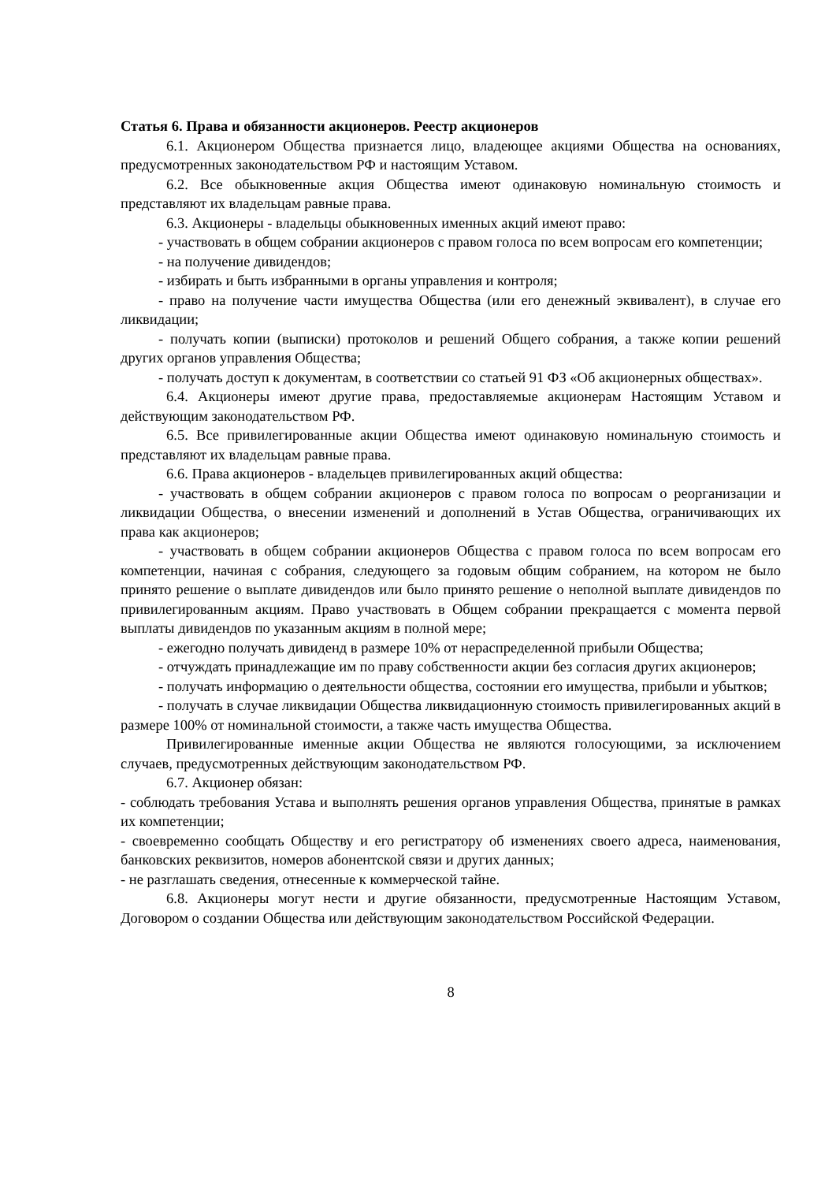Статья 6. Права и обязанности акционеров. Реестр акционеров
6.1. Акционером Общества признается лицо, владеющее акциями Общества на основаниях, предусмотренных законодательством РФ и настоящим Уставом.
6.2. Все обыкновенные акция Общества имеют одинаковую номинальную стоимость и представляют их владельцам равные права.
6.3. Акционеры - владельцы обыкновенных именных акций имеют право:
- участвовать в общем собрании акционеров с правом голоса по всем вопросам его компетенции;
- на получение дивидендов;
- избирать и быть избранными в органы управления и контроля;
- право на получение части имущества Общества (или его денежный эквивалент), в случае его ликвидации;
- получать копии (выписки) протоколов и решений Общего собрания, а также копии решений других органов управления Общества;
- получать доступ к документам, в соответствии со статьей 91 ФЗ «Об акционерных обществах».
6.4. Акционеры имеют другие права, предоставляемые акционерам Настоящим Уставом и действующим законодательством РФ.
6.5. Все привилегированные акции Общества имеют одинаковую номинальную стоимость и представляют их владельцам равные права.
6.6. Права акционеров - владельцев привилегированных акций общества:
- участвовать в общем собрании акционеров с правом голоса по вопросам о реорганизации и ликвидации Общества, о внесении изменений и дополнений в Устав Общества, ограничивающих их права как акционеров;
- участвовать в общем собрании акционеров Общества с правом голоса по всем вопросам его компетенции, начиная с собрания, следующего за годовым общим собранием, на котором не было принято решение о выплате дивидендов или было принято решение о неполной выплате дивидендов по привилегированным акциям. Право участвовать в Общем собрании прекращается с момента первой выплаты дивидендов по указанным акциям в полной мере;
- ежегодно получать дивиденд в размере 10% от нераспределенной прибыли Общества;
- отчуждать принадлежащие им по праву собственности акции без согласия других акционеров;
- получать информацию о деятельности общества, состоянии его имущества, прибыли и убытков;
- получать в случае ликвидации Общества ликвидационную стоимость привилегированных акций в размере 100% от номинальной стоимости, а также часть имущества Общества.
Привилегированные именные акции Общества не являются голосующими, за исключением случаев, предусмотренных действующим законодательством РФ.
6.7. Акционер обязан:
- соблюдать требования Устава и выполнять решения органов управления Общества, принятые в рамках их компетенции;
- своевременно сообщать Обществу и его регистратору об изменениях своего адреса, наименования, банковских реквизитов, номеров абонентской связи и других данных;
- не разглашать сведения, отнесенные к коммерческой тайне.
6.8. Акционеры могут нести и другие обязанности, предусмотренные Настоящим Уставом, Договором о создании Общества или действующим законодательством Российской Федерации.
8